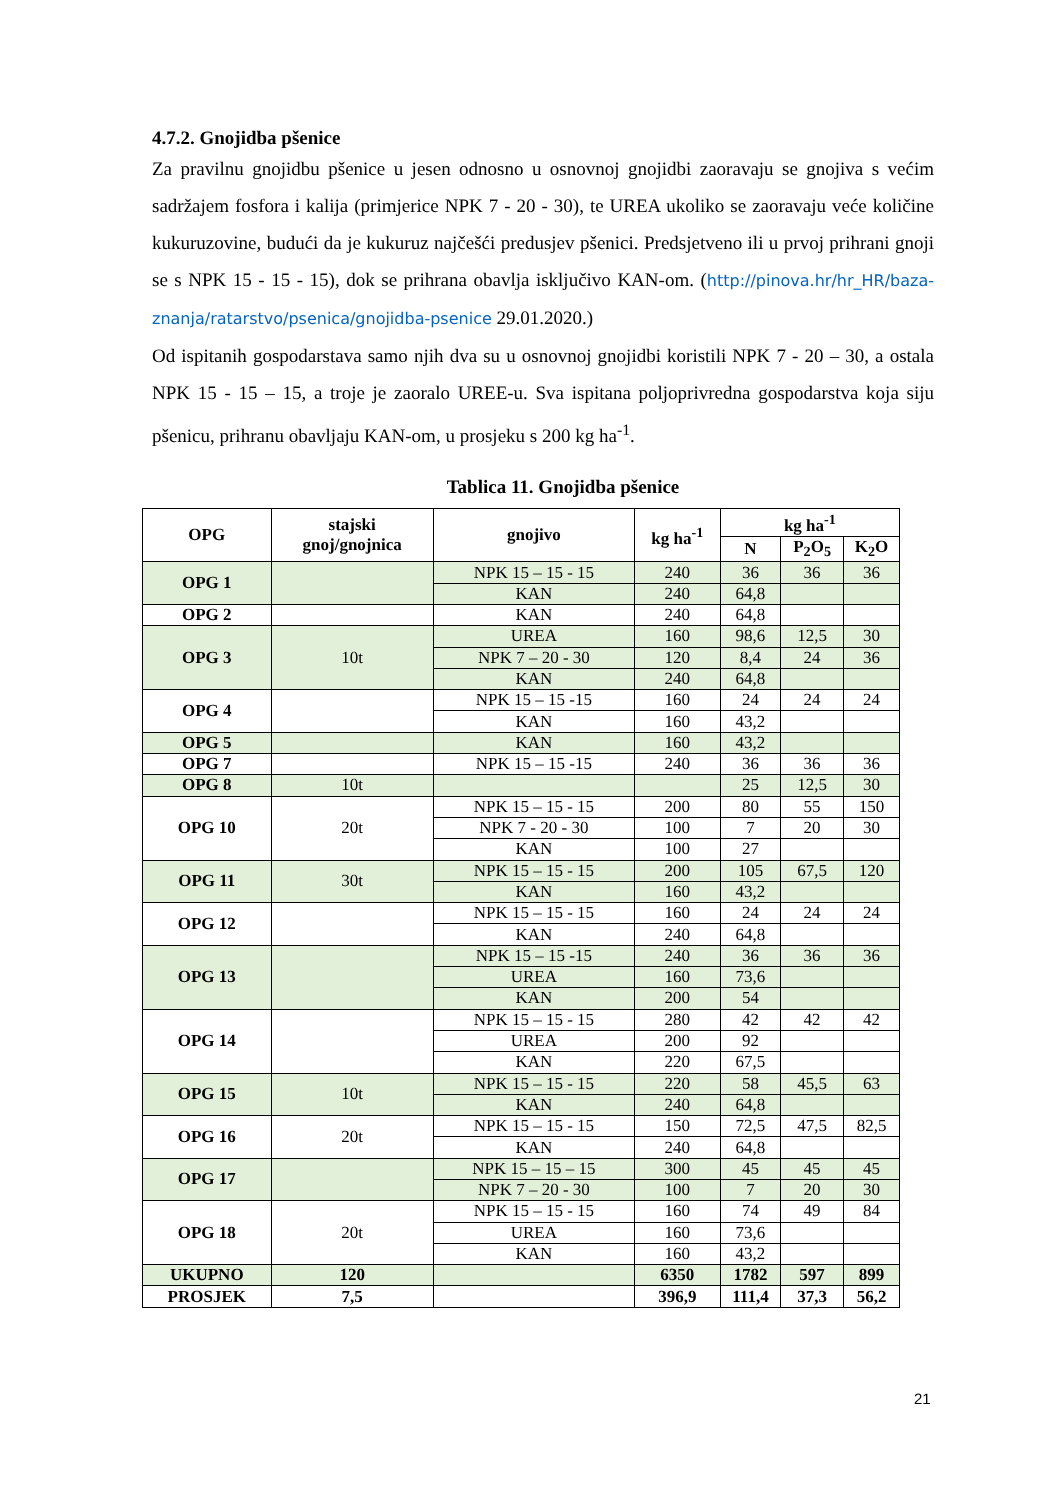4.7.2. Gnojidba pšenice
Za pravilnu gnojidbu pšenice u jesen odnosno u osnovnoj gnojidbi zaoravaju se gnojiva s većim sadržajem fosfora i kalija (primjerice NPK 7 - 20 - 30), te UREA ukoliko se zaoravaju veće količine kukuruzovine, budući da je kukuruz najčešći predusjev pšenici. Predsjetveno ili u prvoj prihrani gnoji se s NPK 15 - 15 - 15), dok se prihrana obavlja isključivo KAN-om. (http://pinova.hr/hr_HR/baza-znanja/ratarstvo/psenica/gnojidba-psenice 29.01.2020.)
Od ispitanih gospodarstava samo njih dva su u osnovnoj gnojidbi koristili NPK 7 - 20 – 30, a ostala NPK 15 - 15 – 15, a troje je zaoralo UREE-u. Sva ispitana poljoprivredna gospodarstva koja siju pšenicu, prihranu obavljaju KAN-om, u prosjeku s 200 kg ha<sup>-1</sup>.
Tablica 11. Gnojidba pšenice
| OPG | stajski gnoj/gnojnica | gnojivo | kg ha<sup>-1</sup> | kg ha<sup>-1</sup> | | |
| --- | --- | --- | --- | --- | --- | --- |
| | | | | N | P<sub>2</sub>O<sub>5</sub> | K<sub>2</sub>O |
| OPG 1 | | NPK 15 – 15 - 15 | 240 | 36 | 36 | 36 |
| | | KAN | 240 | 64,8 | | |
| OPG 2 | | KAN | 240 | 64,8 | | |
| OPG 3 | 10t | UREA | 160 | 98,6 | 12,5 | 30 |
| | | NPK 7 – 20 - 30 | 120 | 8,4 | 24 | 36 |
| | | KAN | 240 | 64,8 | | |
| OPG 4 | | NPK 15 – 15 -15 | 160 | 24 | 24 | 24 |
| | | KAN | 160 | 43,2 | | |
| OPG 5 | | KAN | 160 | 43,2 | | |
| OPG 7 | | NPK 15 – 15 -15 | 240 | 36 | 36 | 36 |
| OPG 8 | 10t | | | 25 | 12,5 | 30 |
| OPG 10 | 20t | NPK 15 – 15 - 15 | 200 | 80 | 55 | 150 |
| | | NPK 7 - 20 - 30 | 100 | 7 | 20 | 30 |
| | | KAN | 100 | 27 | | |
| OPG 11 | 30t | NPK 15 – 15 - 15 | 200 | 105 | 67,5 | 120 |
| | | KAN | 160 | 43,2 | | |
| OPG 12 | | NPK 15 – 15 - 15 | 160 | 24 | 24 | 24 |
| | | KAN | 240 | 64,8 | | |
| OPG 13 | | NPK 15 – 15 -15 | 240 | 36 | 36 | 36 |
| | | UREA | 160 | 73,6 | | |
| | | KAN | 200 | 54 | | |
| OPG 14 | | NPK 15 – 15 - 15 | 280 | 42 | 42 | 42 |
| | | UREA | 200 | 92 | | |
| | | KAN | 220 | 67,5 | | |
| OPG 15 | 10t | NPK 15 – 15 - 15 | 220 | 58 | 45,5 | 63 |
| | | KAN | 240 | 64,8 | | |
| OPG 16 | 20t | NPK 15 – 15 - 15 | 150 | 72,5 | 47,5 | 82,5 |
| | | KAN | 240 | 64,8 | | |
| OPG 17 | | NPK 15 – 15 – 15 | 300 | 45 | 45 | 45 |
| | | NPK 7 – 20 - 30 | 100 | 7 | 20 | 30 |
| OPG 18 | 20t | NPK 15 – 15 - 15 | 160 | 74 | 49 | 84 |
| | | UREA | 160 | 73,6 | | |
| | | KAN | 160 | 43,2 | | |
| UKUPNO | 120 | | 6350 | 1782 | 597 | 899 |
| PROSJEK | 7,5 | | 396,9 | 111,4 | 37,3 | 56,2 |
21